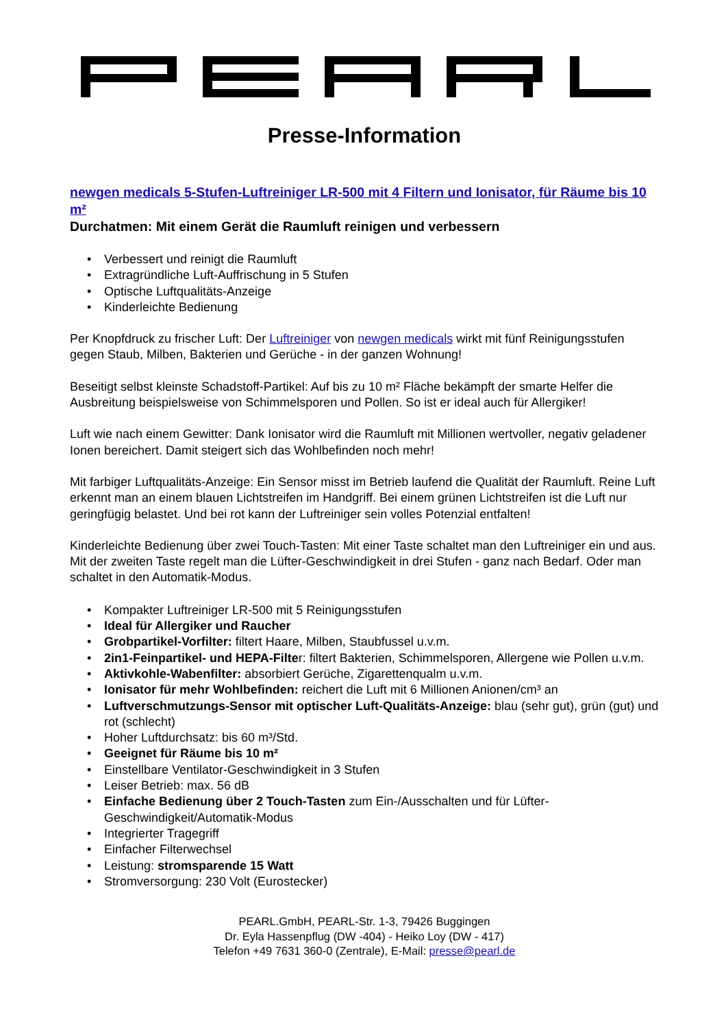Presse-Information
newgen medicals 5-Stufen-Luftreiniger LR-500 mit 4 Filtern und Ionisator, für Räume bis 10 m²
Durchatmen: Mit einem Gerät die Raumluft reinigen und verbessern
• Verbessert und reinigt die Raumluft
• Extragründliche Luft-Auffrischung in 5 Stufen
• Optische Luftqualitäts-Anzeige
• Kinderleichte Bedienung
Per Knopfdruck zu frischer Luft: Der Luftreiniger von newgen medicals wirkt mit fünf Reinigungsstufen gegen Staub, Milben, Bakterien und Gerüche - in der ganzen Wohnung!
Beseitigt selbst kleinste Schadstoff-Partikel: Auf bis zu 10 m² Fläche bekämpft der smarte Helfer die Ausbreitung beispielsweise von Schimmelsporen und Pollen. So ist er ideal auch für Allergiker!
Luft wie nach einem Gewitter: Dank Ionisator wird die Raumluft mit Millionen wertvoller, negativ geladener Ionen bereichert. Damit steigert sich das Wohlbefinden noch mehr!
Mit farbiger Luftqualitäts-Anzeige: Ein Sensor misst im Betrieb laufend die Qualität der Raumluft. Reine Luft erkennt man an einem blauen Lichtstreifen im Handgriff. Bei einem grünen Lichtstreifen ist die Luft nur geringfügig belastet. Und bei rot kann der Luftreiniger sein volles Potenzial entfalten!
Kinderleichte Bedienung über zwei Touch-Tasten: Mit einer Taste schaltet man den Luftreiniger ein und aus. Mit der zweiten Taste regelt man die Lüfter-Geschwindigkeit in drei Stufen - ganz nach Bedarf. Oder man schaltet in den Automatik-Modus.
• Kompakter Luftreiniger LR-500 mit 5 Reinigungsstufen
• Ideal für Allergiker und Raucher
• Grobpartikel-Vorfilter: filtert Haare, Milben, Staubfussel u.v.m.
• 2in1-Feinpartikel- und HEPA-Filter: filtert Bakterien, Schimmelsporen, Allergene wie Pollen u.v.m.
• Aktivkohle-Wabenfilter: absorbiert Gerüche, Zigarettenqualm u.v.m.
• Ionisator für mehr Wohlbefinden: reichert die Luft mit 6 Millionen Anionen/cm³ an
• Luftverschmutzungs-Sensor mit optischer Luft-Qualitäts-Anzeige: blau (sehr gut), grün (gut) und rot (schlecht)
• Hoher Luftdurchsatz: bis 60 m³/Std.
• Geeignet für Räume bis 10 m²
• Einstellbare Ventilator-Geschwindigkeit in 3 Stufen
• Leiser Betrieb: max. 56 dB
• Einfache Bedienung über 2 Touch-Tasten zum Ein-/Ausschalten und für Lüfter-Geschwindigkeit/Automatik-Modus
• Integrierter Tragegriff
• Einfacher Filterwechsel
• Leistung: stromsparende 15 Watt
• Stromversorgung: 230 Volt (Eurostecker)
PEARL.GmbH, PEARL-Str. 1-3, 79426 Buggingen
Dr. Eyla Hassenpflug (DW -404) - Heiko Loy (DW - 417)
Telefon +49 7631 360-0 (Zentrale), E-Mail: presse@pearl.de